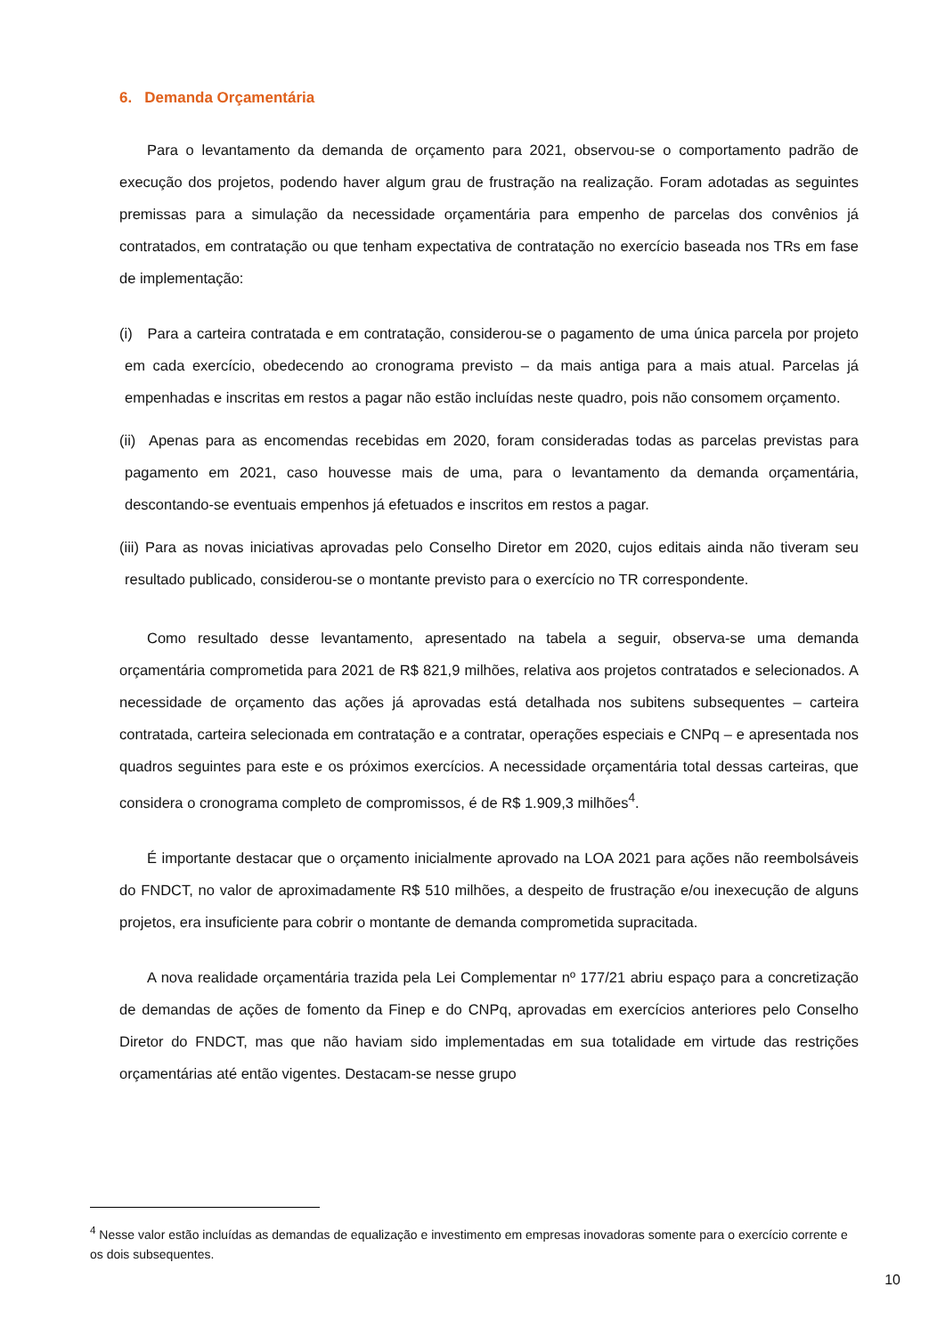6. Demanda Orçamentária
Para o levantamento da demanda de orçamento para 2021, observou-se o comportamento padrão de execução dos projetos, podendo haver algum grau de frustração na realização. Foram adotadas as seguintes premissas para a simulação da necessidade orçamentária para empenho de parcelas dos convênios já contratados, em contratação ou que tenham expectativa de contratação no exercício baseada nos TRs em fase de implementação:
(i) Para a carteira contratada e em contratação, considerou-se o pagamento de uma única parcela por projeto em cada exercício, obedecendo ao cronograma previsto – da mais antiga para a mais atual. Parcelas já empenhadas e inscritas em restos a pagar não estão incluídas neste quadro, pois não consomem orçamento.
(ii) Apenas para as encomendas recebidas em 2020, foram consideradas todas as parcelas previstas para pagamento em 2021, caso houvesse mais de uma, para o levantamento da demanda orçamentária, descontando-se eventuais empenhos já efetuados e inscritos em restos a pagar.
(iii) Para as novas iniciativas aprovadas pelo Conselho Diretor em 2020, cujos editais ainda não tiveram seu resultado publicado, considerou-se o montante previsto para o exercício no TR correspondente.
Como resultado desse levantamento, apresentado na tabela a seguir, observa-se uma demanda orçamentária comprometida para 2021 de R$ 821,9 milhões, relativa aos projetos contratados e selecionados. A necessidade de orçamento das ações já aprovadas está detalhada nos subitens subsequentes – carteira contratada, carteira selecionada em contratação e a contratar, operações especiais e CNPq – e apresentada nos quadros seguintes para este e os próximos exercícios. A necessidade orçamentária total dessas carteiras, que considera o cronograma completo de compromissos, é de R$ 1.909,3 milhões<sup>4</sup>.
É importante destacar que o orçamento inicialmente aprovado na LOA 2021 para ações não reembolsáveis do FNDCT, no valor de aproximadamente R$ 510 milhões, a despeito de frustração e/ou inexecução de alguns projetos, era insuficiente para cobrir o montante de demanda comprometida supracitada.
A nova realidade orçamentária trazida pela Lei Complementar nº 177/21 abriu espaço para a concretização de demandas de ações de fomento da Finep e do CNPq, aprovadas em exercícios anteriores pelo Conselho Diretor do FNDCT, mas que não haviam sido implementadas em sua totalidade em virtude das restrições orçamentárias até então vigentes. Destacam-se nesse grupo
<sup>4</sup> Nesse valor estão incluídas as demandas de equalização e investimento em empresas inovadoras somente para o exercício corrente e os dois subsequentes.
10